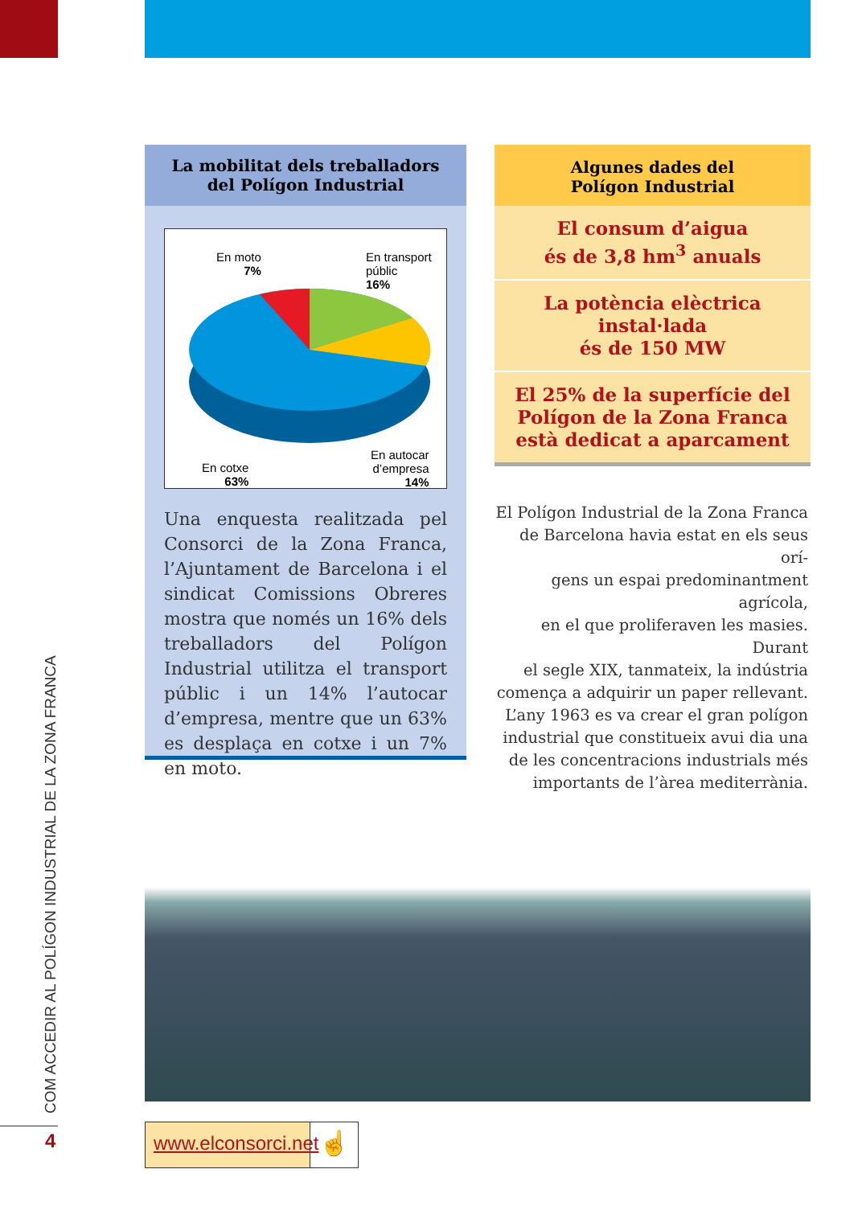COM ACCEDIR AL POLÍGON INDUSTRIAL DE LA ZONA FRANCA
4
La mobilitat dels treballadors
del Polígon Industrial
En moto
7%
En transport
públic
16%
En cotxe
63%
En autocar
d’empresa
14%
Una enquesta realitzada pel Consorci de la Zona Franca, l’Ajuntament de Barcelona i el sindicat Comissions Obreres mostra que només un 16% dels treballadors del Polígon Industrial utilitza el transport públic i un 14% l’autocar d’empresa, mentre que un 63% es desplaça en cotxe i un 7% en moto.
Algunes dades del
Polígon Industrial
El consum d’aigua
és de 3,8 hm<sup>3</sup> anuals
La potència elèctrica instal·lada
és de 150 MW
El 25% de la superfície del Polígon de la Zona Franca està dedicat a aparcament
El Polígon Industrial de la Zona Franca
de Barcelona havia estat en els seus orí-
gens un espai predominantment agrícola,
en el que proliferaven les masies. Durant
el segle XIX, tanmateix, la indústria
comença a adquirir un paper rellevant.
L’any 1963 es va crear el gran polígon
industrial que constitueix avui dia una
de les concentracions industrials més
importants de l’àrea mediterrània.
www.elconsorci.net
☝